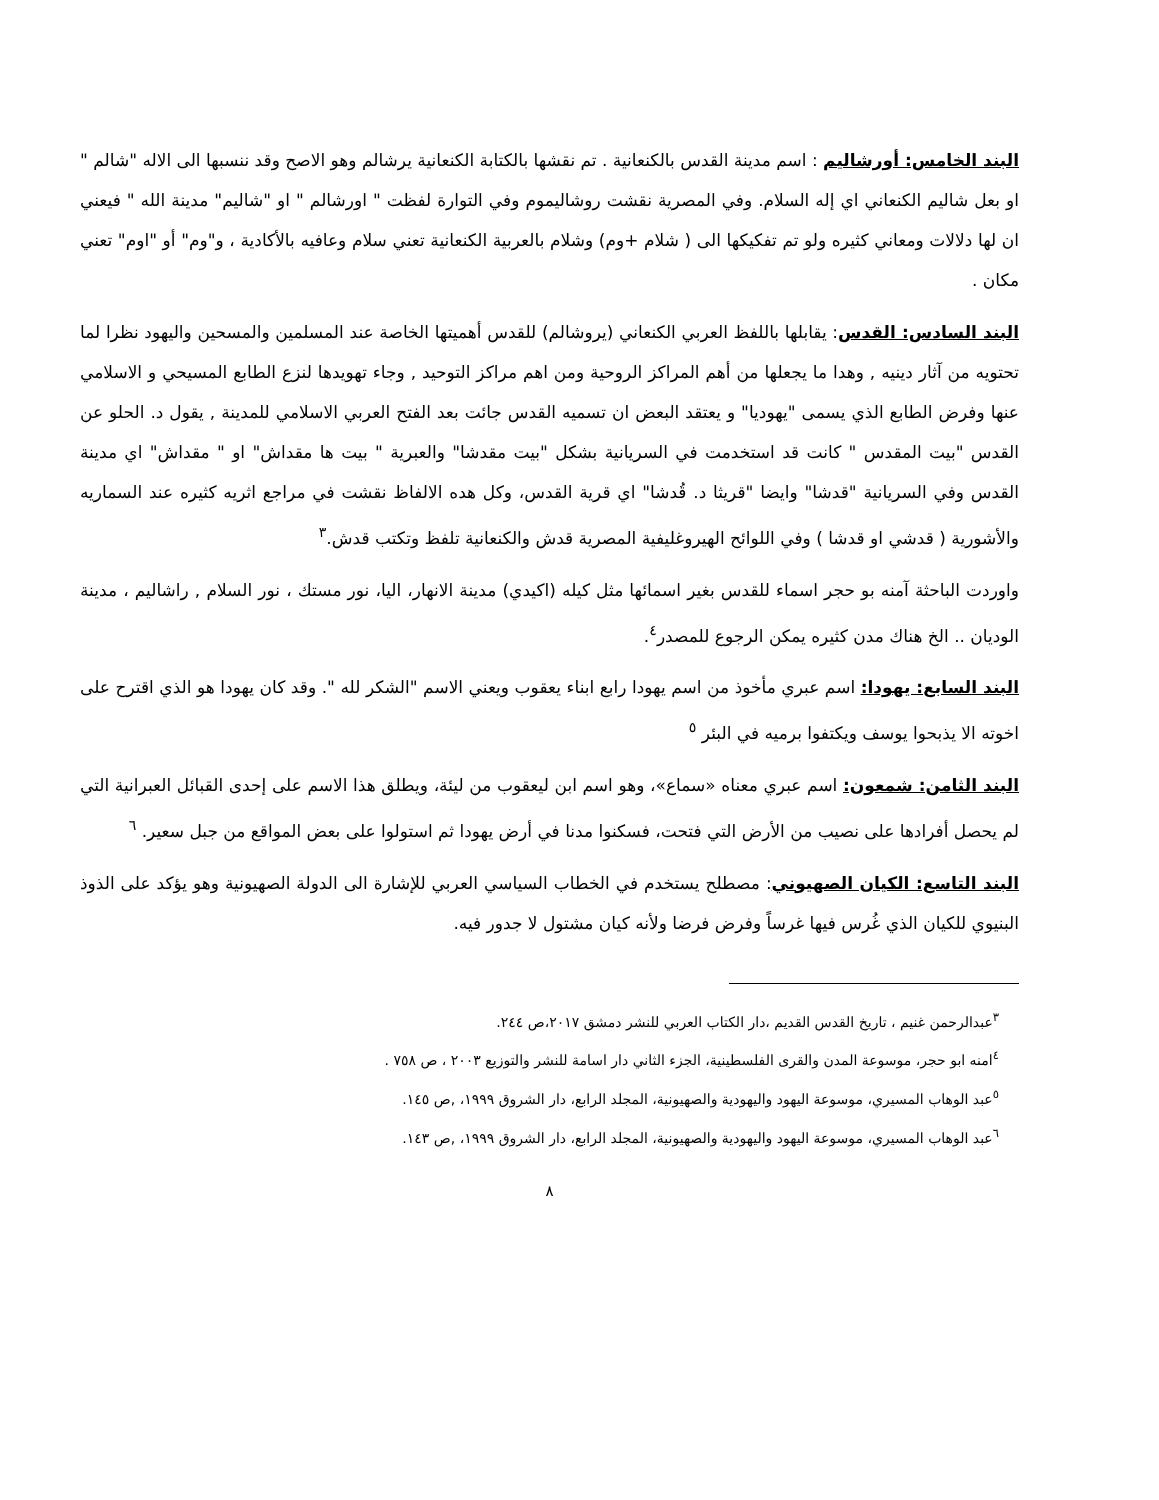البند الخامس: أورشاليم : اسم مدينة القدس بالكنعانية . تم نقشها بالكتابة الكنعانية يرشالم وهو الاصح وقد ننسبها الى الاله "شالم " او بعل شاليم الكنعاني اي إله السلام. وفي المصرية نقشت روشاليموم وفي التوارة لفظت " اورشالم " او "شاليم" مدينة الله " فيعني ان لها دلالات ومعاني كثيره ولو تم تفكيكها الى ( شلام +وم) وشلام بالعربية الكنعانية تعني سلام وعافيه بالأكادية ، و"وم" أو "اوم" تعني مكان .
البند السادس: القدس: يقابلها باللفظ العربي الكنعاني (يروشالم) للقدس أهميتها الخاصة عند المسلمين والمسحين واليهود نظرا لما تحتويه من آثار دينيه , وهدا ما يجعلها من أهم المراكز الروحية ومن اهم مراكز التوحيد , وجاء تهويدها لنزع الطابع المسيحي و الاسلامي عنها وفرض الطابع الذي يسمى "يهوديا" و يعتقد البعض ان تسميه القدس جائت بعد الفتح العربي الاسلامي للمدينة , يقول د. الحلو عن القدس "بيت المقدس " كانت قد استخدمت في السريانية بشكل "بيت مقدشا" والعبرية " بيت ها مقداش" او " مقداش" اي مدينة القدس وفي السريانية "قدشا" وايضا "قريثا د. قُدشا" اي قرية القدس، وكل هده الالفاظ نقشت في مراجع اثريه كثيره عند السماريه والأشورية ( قدشي او قدشا ) وفي اللوائح الهيروغليفية المصرية قدش والكنعانية تلفظ وتكتب قدش.<sup>٣</sup>
واوردت الباحثة آمنه بو حجر اسماء للقدس بغير اسمائها مثل كيله (اكيدي) مدينة الانهار، اليا، نور مستك ، نور السلام , راشاليم ، مدينة الوديان .. الخ هناك مدن كثيره يمكن الرجوع للمصدر<sup>٤</sup>.
البند السابع: يهودا: اسم عبري مأخوذ من اسم يهودا رابع ابناء يعقوب ويعني الاسم "الشكر لله ". وقد كان يهودا هو الذي اقترح على اخوته الا يذبحوا يوسف ويكتفوا برميه في البئر <sup>٥</sup>
البند الثامن: شمعون: اسم عبري معناه «سماع»، وهو اسم ابن ليعقوب من ليئة، ويطلق هذا الاسم على إحدى القبائل العبرانية التي لم يحصل أفرادها على نصيب من الأرض التي فتحت، فسكنوا مدنا في أرض يهودا ثم استولوا على بعض المواقع من جبل سعير. <sup>٦</sup>
البند التاسع: الكيان الصهيوني: مصطلح يستخدم في الخطاب السياسي العربي للإشارة الى الدولة الصهيونية وهو يؤكد على الذوذ البنيوي للكيان الذي غُرس فيها غرساً وفرض فرضا ولأنه كيان مشتول لا جدور فيه.
<sup>٣</sup> عبدالرحمن غنيم ، تاريخ القدس القديم ،دار الكتاب العربي للنشر دمشق ٢٠١٧،ص ٢٤٤.
<sup>٤</sup> امنه ابو حجر، موسوعة المدن والقرى الفلسطينية، الجزء الثاني دار اسامة للنشر والتوزيع ٢٠٠٣ ، ص ٧٥٨ .
<sup>٥</sup> عبد الوهاب المسيري، موسوعة اليهود واليهودية والصهيونية، المجلد الرابع، دار الشروق ١٩٩٩، ,ص ١٤٥.
<sup>٦</sup> عبد الوهاب المسيري، موسوعة اليهود واليهودية والصهيونية، المجلد الرابع، دار الشروق ١٩٩٩، ,ص ١٤٣.
٨